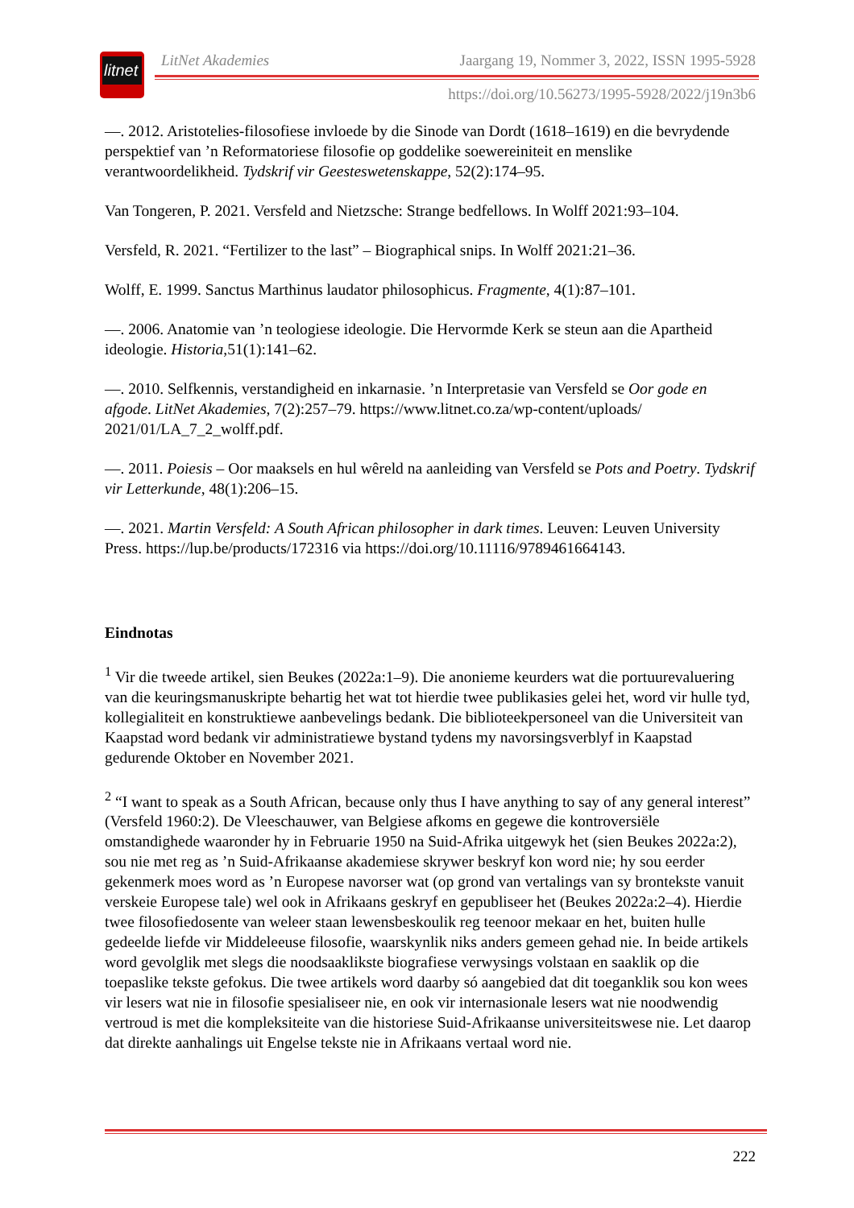litnet
LitNet Akademies Jaargang 19, Nommer 3, 2022, ISSN 1995-5928
https://doi.org/10.56273/1995-5928/2022/j19n3b6
—. 2012. Aristotelies-filosofiese invloede by die Sinode van Dordt (1618–1619) en die bevrydende perspektief van ’n Reformatoriese filosofie op goddelike soewereiniteit en menslike verantwoordelikheid. Tydskrif vir Geesteswetenskappe, 52(2):174–95.
Van Tongeren, P. 2021. Versfeld and Nietzsche: Strange bedfellows. In Wolff 2021:93–104.
Versfeld, R. 2021. “Fertilizer to the last” – Biographical snips. In Wolff 2021:21–36.
Wolff, E. 1999. Sanctus Marthinus laudator philosophicus. Fragmente, 4(1):87–101.
—. 2006. Anatomie van ’n teologiese ideologie. Die Hervormde Kerk se steun aan die Apartheid ideologie. Historia,51(1):141–62.
—. 2010. Selfkennis, verstandigheid en inkarnasie. ’n Interpretasie van Versfeld se Oor gode en afgode. LitNet Akademies, 7(2):257–79. https://www.litnet.co.za/wp-content/uploads/ 2021/01/LA_7_2_wolff.pdf.
—. 2011. Poiesis – Oor maaksels en hul wêreld na aanleiding van Versfeld se Pots and Poetry. Tydskrif vir Letterkunde, 48(1):206–15.
—. 2021. Martin Versfeld: A South African philosopher in dark times. Leuven: Leuven University Press. https://lup.be/products/172316 via https://doi.org/10.11116/9789461664143.
Eindnotas
<sup>1</sup> Vir die tweede artikel, sien Beukes (2022a:1–9). Die anonieme keurders wat die portuurevaluering van die keuringsmanuskripte behartig het wat tot hierdie twee publikasies gelei het, word vir hulle tyd, kollegialiteit en konstruktiewe aanbevelings bedank. Die biblioteekpersoneel van die Universiteit van Kaapstad word bedank vir administratiewe bystand tydens my navorsingsverblyf in Kaapstad gedurende Oktober en November 2021.
<sup>2</sup> “I want to speak as a South African, because only thus I have anything to say of any general interest” (Versfeld 1960:2). De Vleeschauwer, van Belgiese afkoms en gegewe die kontroversiële omstandighede waaronder hy in Februarie 1950 na Suid-Afrika uitgewyk het (sien Beukes 2022a:2), sou nie met reg as ’n Suid-Afrikaanse akademiese skrywer beskryf kon word nie; hy sou eerder gekenmerk moes word as ’n Europese navorser wat (op grond van vertalings van sy brontekste vanuit verskeie Europese tale) wel ook in Afrikaans geskryf en gepubliseer het (Beukes 2022a:2–4). Hierdie twee filosofiedosente van weleer staan lewensbeskoulik reg teenoor mekaar en het, buiten hulle gedeelde liefde vir Middeleeuse filosofie, waarskynlik niks anders gemeen gehad nie. In beide artikels word gevolglik met slegs die noodsaaklikste biografiese verwysings volstaan en saaklik op die toepaslike tekste gefokus. Die twee artikels word daarby só aangebied dat dit toeganklik sou kon wees vir lesers wat nie in filosofie spesialiseer nie, en ook vir internasionale lesers wat nie noodwendig vertroud is met die kompleksiteite van die historiese Suid-Afrikaanse universiteitswese nie. Let daarop dat direkte aanhalings uit Engelse tekste nie in Afrikaans vertaal word nie.
222